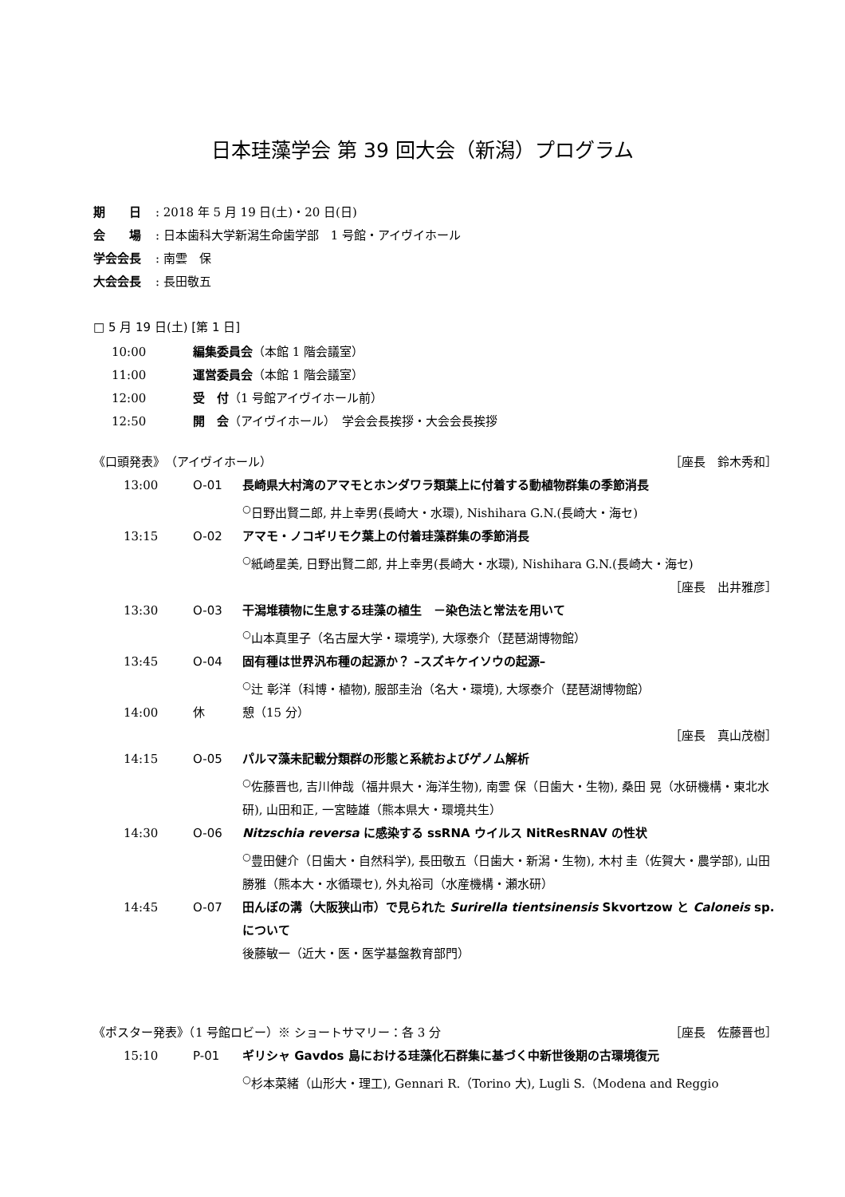日本珪藻学会 第 39 回大会（新潟）プログラム
期　　日: 2018 年 5 月 19 日(土)・20 日(日)
会　　場: 日本歯科大学新潟生命歯学部　1 号館・アイヴイホール
学会会長: 南雲　保
大会会長: 長田敬五
□ 5 月 19 日(土) [第 1 日]
10:00 編集委員会（本館 1 階会議室）
11:00 運営委員会（本館 1 階会議室）
12:00 受　付（1 号館アイヴイホール前）
12:50 開　会（アイヴイホール）　学会会長挨拶・大会会長挨拶
《口頭発表》（アイヴイホール） ［座長　鈴木秀和］
13:00 O-01 長崎県大村湾のアマモとホンダワラ類葉上に付着する動植物群集の季節消長
<sup>○</sup>日野出賢二郎, 井上幸男(長崎大・水環), Nishihara G.N.(長崎大・海セ)
13:15 O-02 アマモ・ノコギリモク葉上の付着珪藻群集の季節消長
<sup>○</sup>紙崎星美, 日野出賢二郎, 井上幸男(長崎大・水環), Nishihara G.N.(長崎大・海セ)
［座長　出井雅彦］
13:30 O-03 干潟堆積物に生息する珪藻の植生　－染色法と常法を用いて
<sup>○</sup>山本真里子（名古屋大学・環境学), 大塚泰介（琵琶湖博物館）
13:45 O-04 固有種は世界汎布種の起源か？ –スズキケイソウの起源–
<sup>○</sup>辻 彰洋（科博・植物), 服部圭治（名大・環境), 大塚泰介（琵琶湖博物館）
14:00 休 憩（15 分）
［座長　真山茂樹］
14:15 O-05 パルマ藻未記載分類群の形態と系統およびゲノム解析
<sup>○</sup>佐藤晋也, 吉川伸哉（福井県大・海洋生物), 南雲 保（日歯大・生物), 桑田 晃（水研機構・東北水研), 山田和正, 一宮睦雄（熊本県大・環境共生）
14:30 O-06 Nitzschia reversa に感染する ssRNA ウイルス NitResRNAV の性状
<sup>○</sup>豊田健介（日歯大・自然科学), 長田敬五（日歯大・新潟・生物), 木村 圭（佐賀大・農学部), 山田勝雅（熊本大・水循環セ), 外丸裕司（水産機構・瀬水研）
14:45 O-07 田んぼの溝（大阪狭山市）で見られた Surirella tientsinensis Skvortzow と Caloneis sp. について
後藤敏一（近大・医・医学基盤教育部門）
《ポスター発表》（1 号館ロビー）※ ショートサマリー：各 3 分 ［座長　佐藤晋也］
15:10 P-01 ギリシャ Gavdos 島における珪藻化石群集に基づく中新世後期の古環境復元
<sup>○</sup>杉本菜緒（山形大・理工), Gennari R.（Torino 大), Lugli S.（Modena and Reggio